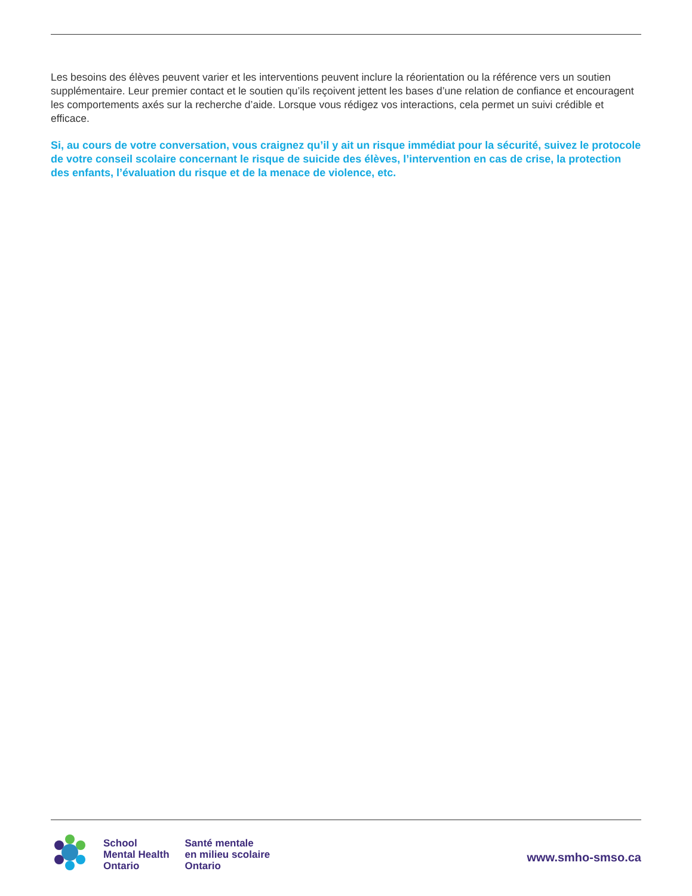Les besoins des élèves peuvent varier et les interventions peuvent inclure la réorientation ou la référence vers un soutien supplémentaire. Leur premier contact et le soutien qu’ils reçoivent jettent les bases d’une relation de confiance et encouragent les comportements axés sur la recherche d’aide. Lorsque vous rédigez vos interactions, cela permet un suivi crédible et efficace.
Si, au cours de votre conversation, vous craignez qu’il y ait un risque immédiat pour la sécurité, suivez le protocole de votre conseil scolaire concernant le risque de suicide des élèves, l’intervention en cas de crise, la protection des enfants, l’évaluation du risque et de la menace de violence, etc.
School
Mental Health
Ontario
Santé mentale
en milieu scolaire
Ontario
www.smho-smso.ca